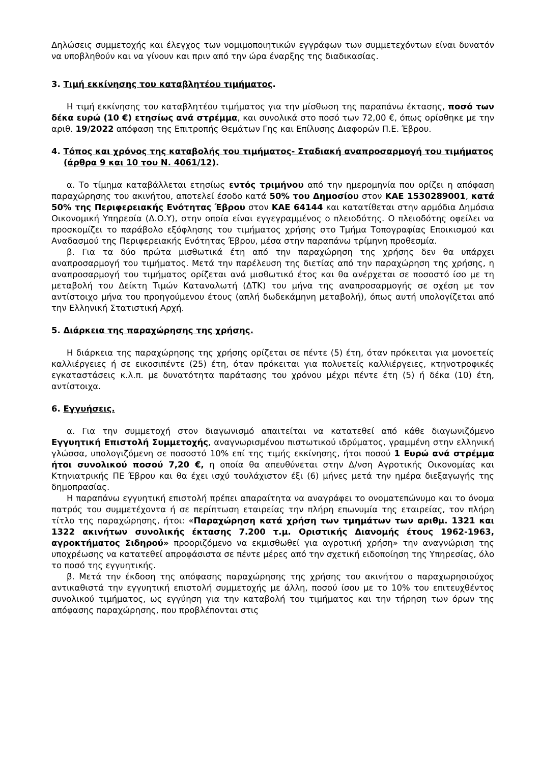Δηλώσεις συμμετοχής και έλεγχος των νομιμοποιητικών εγγράφων των συμμετεχόντων είναι δυνατόν να υποβληθούν και να γίνουν και πριν από την ώρα έναρξης της διαδικασίας.
3. Τιμή εκκίνησης του καταβλητέου τιμήματος.
Η τιμή εκκίνησης του καταβλητέου τιμήματος για την μίσθωση της παραπάνω έκτασης, ποσό των δέκα ευρώ (10 €) ετησίως ανά στρέμμα, και συνολικά στο ποσό των 72,00 €, όπως ορίσθηκε με την αριθ. 19/2022 απόφαση της Επιτροπής Θεμάτων Γης και Επίλυσης Διαφορών Π.Ε. Έβρου.
4. Τόπος και χρόνος της καταβολής του τιμήματος- Σταδιακή αναπροσαρμογή του τιμήματος (άρθρα 9 και 10 του Ν. 4061/12).
α. Το τίμημα καταβάλλεται ετησίως εντός τριμήνου από την ημερομηνία που ορίζει η απόφαση παραχώρησης του ακινήτου, αποτελεί έσοδο κατά 50% του Δημοσίου στον ΚΑΕ 1530289001, κατά 50% της Περιφερειακής Ενότητας Έβρου στον ΚΑΕ 64144 και κατατίθεται στην αρμόδια Δημόσια Οικονομική Υπηρεσία (Δ.Ο.Υ), στην οποία είναι εγγεγραμμένος ο πλειοδότης. Ο πλειοδότης οφείλει να προσκομίζει το παράβολο εξόφλησης του τιμήματος χρήσης στο Τμήμα Τοπογραφίας Εποικισμού και Αναδασμού της Περιφερειακής Ενότητας Έβρου, μέσα στην παραπάνω τρίμηνη προθεσμία.
β. Για τα δύο πρώτα μισθωτικά έτη από την παραχώρηση της χρήσης δεν θα υπάρχει αναπροσαρμογή του τιμήματος. Μετά την παρέλευση της διετίας από την παραχώρηση της χρήσης, η αναπροσαρμογή του τιμήματος ορίζεται ανά μισθωτικό έτος και θα ανέρχεται σε ποσοστό ίσο με τη μεταβολή του Δείκτη Τιμών Καταναλωτή (ΔΤΚ) του μήνα της αναπροσαρμογής σε σχέση με τον αντίστοιχο μήνα του προηγούμενου έτους (απλή δωδεκάμηνη μεταβολή), όπως αυτή υπολογίζεται από την Ελληνική Στατιστική Αρχή.
5. Διάρκεια της παραχώρησης της χρήσης.
Η διάρκεια της παραχώρησης της χρήσης ορίζεται σε πέντε (5) έτη, όταν πρόκειται για μονοετείς καλλιέργειες ή σε εικοσιπέντε (25) έτη, όταν πρόκειται για πολυετείς καλλιέργειες, κτηνοτροφικές εγκαταστάσεις κ.λ.π. με δυνατότητα παράτασης του χρόνου μέχρι πέντε έτη (5) ή δέκα (10) έτη, αντίστοιχα.
6. Εγγυήσεις.
α. Για την συμμετοχή στον διαγωνισμό απαιτείται να κατατεθεί από κάθε διαγωνιζόμενο Εγγυητική Επιστολή Συμμετοχής, αναγνωρισμένου πιστωτικού ιδρύματος, γραμμένη στην ελληνική γλώσσα, υπολογιζόμενη σε ποσοστό 10% επί της τιμής εκκίνησης, ήτοι ποσού 1 Ευρώ ανά στρέμμα ήτοι συνολικού ποσού 7,20 €, η οποία θα απευθύνεται στην Δ/νση Αγροτικής Οικονομίας και Κτηνιατρικής ΠΕ Έβρου και θα έχει ισχύ τουλάχιστον έξι (6) μήνες μετά την ημέρα διεξαγωγής της δημοπρασίας.
Η παραπάνω εγγυητική επιστολή πρέπει απαραίτητα να αναγράφει το ονοματεπώνυμο και το όνομα πατρός του συμμετέχοντα ή σε περίπτωση εταιρείας την πλήρη επωνυμία της εταιρείας, τον πλήρη τίτλο της παραχώρησης, ήτοι: «Παραχώρηση κατά χρήση των τμημάτων των αριθμ. 1321 και 1322 ακινήτων συνολικής έκτασης 7.200 τ.μ. Οριστικής Διανομής έτους 1962-1963, αγροκτήματος Σιδηρού» προοριζόμενο να εκμισθωθεί για αγροτική χρήση» την αναγνώριση της υποχρέωσης να κατατεθεί απροφάσιστα σε πέντε μέρες από την σχετική ειδοποίηση της Υπηρεσίας, όλο το ποσό της εγγυητικής.
β. Μετά την έκδοση της απόφασης παραχώρησης της χρήσης του ακινήτου ο παραχωρησιούχος αντικαθιστά την εγγυητική επιστολή συμμετοχής με άλλη, ποσού ίσου με το 10% του επιτευχθέντος συνολικού τιμήματος, ως εγγύηση για την καταβολή του τιμήματος και την τήρηση των όρων της απόφασης παραχώρησης, που προβλέπονται στις